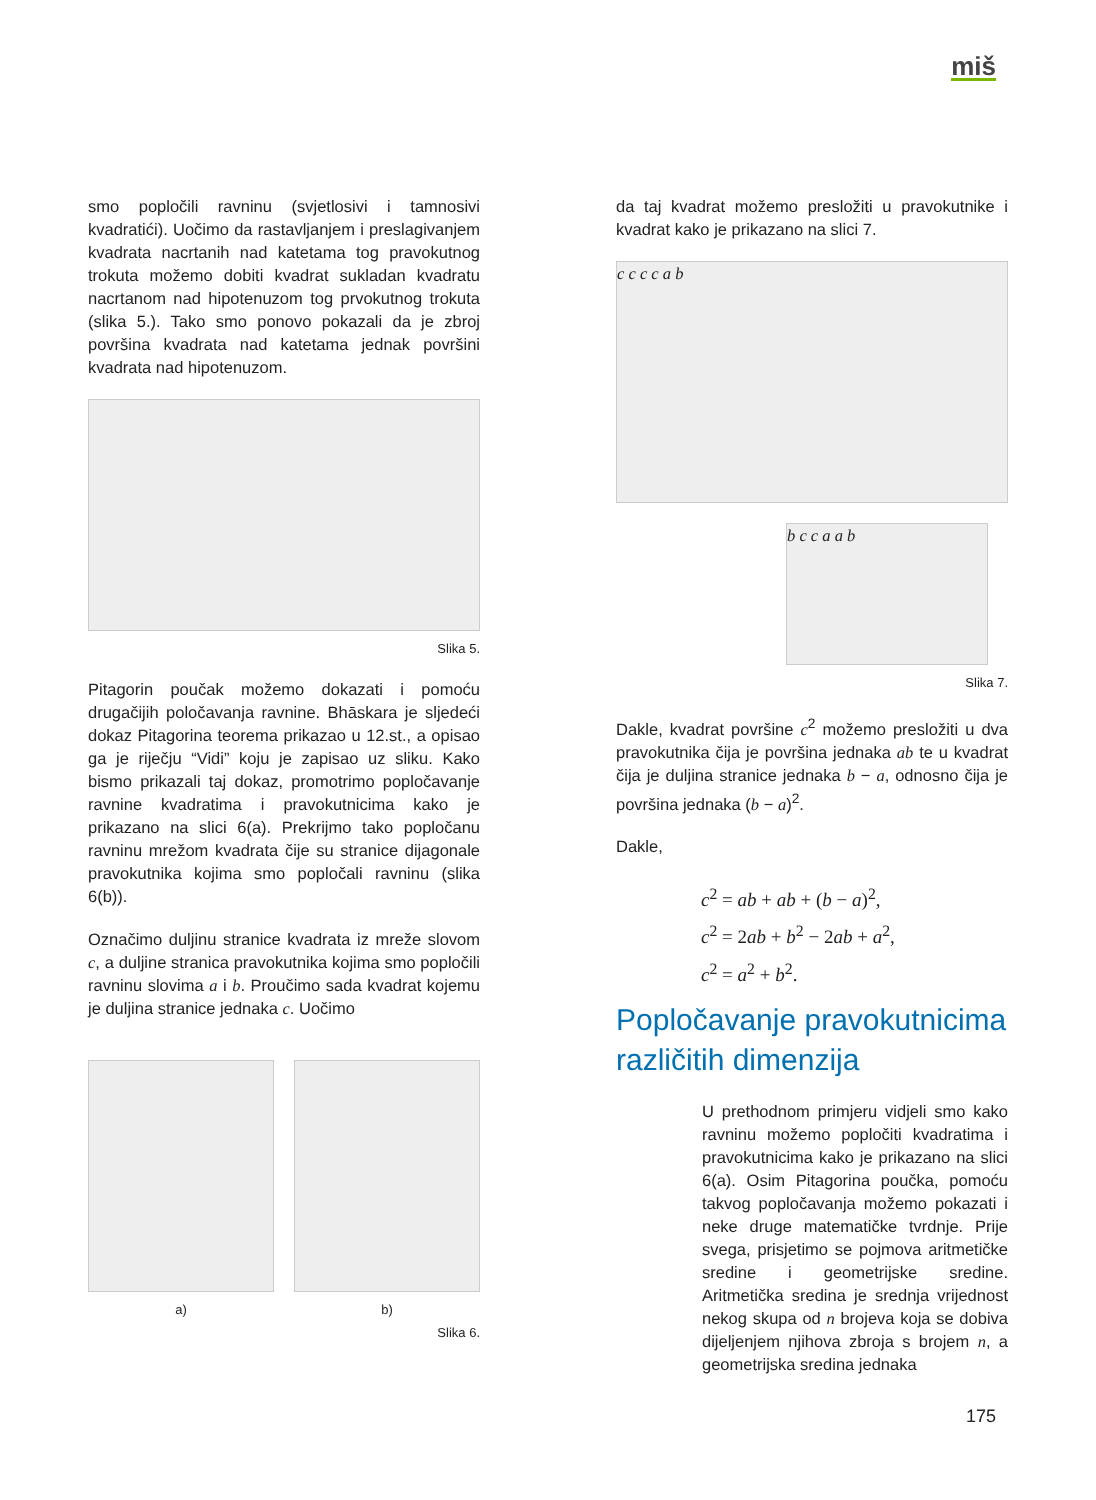miš
smo popločili ravninu (svjetlosivi i tamnosivi kvadratići). Uočimo da rastavljanjem i preslagivanjem kvadrata nacrtanih nad katetama tog pravokutnog trokuta možemo dobiti kvadrat sukladan kvadratu nacrtanom nad hipotenuzom tog prvokutnog trokuta (slika 5.). Tako smo ponovo pokazali da je zbroj površina kvadrata nad katetama jednak površini kvadrata nad hipotenuzom.
Slika 5.
Pitagorin poučak možemo dokazati i pomoću drugačijih poločavanja ravnine. Bhāskara je sljedeći dokaz Pitagorina teorema prikazao u 12.st., a opisao ga je riječju “Vidi” koju je zapisao uz sliku. Kako bismo prikazali taj dokaz, promotrimo popločavanje ravnine kvadratima i pravokutnicima kako je prikazano na slici 6(a). Prekrijmo tako popločanu ravninu mrežom kvadrata čije su stranice dijagonale pravokutnika kojima smo popločali ravninu (slika 6(b)).
Označimo duljinu stranice kvadrata iz mreže slovom c, a duljine stranica pravokutnika kojima smo popločili ravninu slovima a i b. Proučimo sada kvadrat kojemu je duljina stranice jednaka c. Uočimo
a) b)
Slika 6.
da taj kvadrat možemo presložiti u pravokutnike i kvadrat kako je prikazano na slici 7.
c c c c a b
b c c a a b
Slika 7.
Dakle, kvadrat površine c<sup>2</sup> možemo presložiti u dva pravokutnika čija je površina jednaka ab te u kvadrat čija je duljina stranice jednaka b − a, odnosno čija je površina jednaka (b − a)<sup>2</sup>.
Dakle,
c<sup>2</sup> = ab + ab + (b − a)<sup>2</sup>,
c<sup>2</sup> = 2ab + b<sup>2</sup> − 2ab + a<sup>2</sup>,
c<sup>2</sup> = a<sup>2</sup> + b<sup>2</sup>.
Popločavanje pravokutnicima različitih dimenzija
U prethodnom primjeru vidjeli smo kako ravninu možemo popločiti kvadratima i pravokutnicima kako je prikazano na slici 6(a). Osim Pitagorina poučka, pomoću takvog popločavanja možemo pokazati i neke druge matematičke tvrdnje. Prije svega, prisjetimo se pojmova aritmetičke sredine i geometrijske sredine. Aritmetička sredina je srednja vrijednost nekog skupa od n brojeva koja se dobiva dijeljenjem njihova zbroja s brojem n, a geometrijska sredina jednaka
175